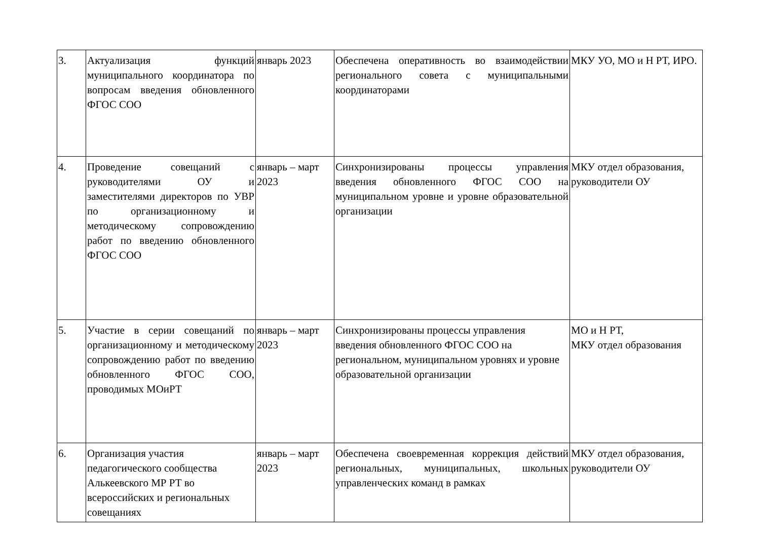| 3. | Актуализация функций муниципального координатора по вопросам введения обновленного ФГОС СОО | январь 2023 | Обеспечена оперативность во взаимодействии регионального совета с муниципальными координаторами | МКУ УО, МО и Н РТ, ИРО. |
| 4. | Проведение совещаний с руководителями ОУ и заместителями директоров по УВР по организационному и методическому сопровождению работ по введению обновленного ФГОС СОО | январь – март 2023 | Синхронизированы процессы управления введения обновленного ФГОС СОО на муниципальном уровне и уровне образовательной организации | МКУ отдел образования, руководители ОУ |
| 5. | Участие в серии совещаний по организационному и методическому сопровождению работ по введению обновленного ФГОС СОО, проводимых МОиРТ | январь – март 2023 | Синхронизированы процессы управления введения обновленного ФГОС СОО на региональном, муниципальном уровнях и уровне образовательной организации | МО и Н РТ, МКУ отдел образования |
| 6. | Организация участия педагогического сообщества Алькеевского МР РТ во всероссийских и региональных совещаниях | январь – март 2023 | Обеспечена своевременная коррекция действий региональных, муниципальных, школьных управленческих команд в рамках | МКУ отдел образования, руководители ОУ |